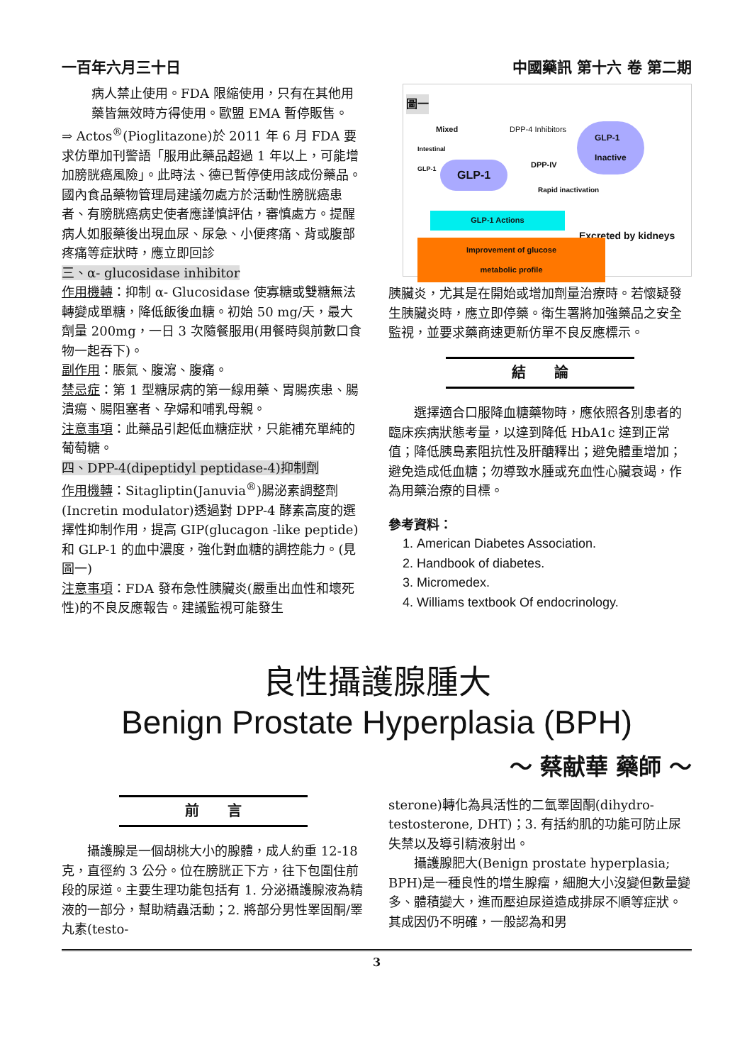一百年六月三十日 中國藥訊 第十六 卷 第二期
病人禁止使用。FDA 限縮使用，只有在其他用藥皆無效時方得使用。歐盟 EMA 暫停販售。
⇒ Actos<sup>®</sup>(Pioglitazone)於 2011 年 6 月 FDA 要求仿單加刊警語「服用此藥品超過 1 年以上，可能增加膀胱癌風險」。此時法、德已暫停使用該成份藥品。國內食品藥物管理局建議勿處方於活動性膀胱癌患者、有膀胱癌病史使者應謹慎評估，審慎處方。提醒病人如服藥後出現血尿、尿急、小便疼痛、背或腹部疼痛等症狀時，應立即回診
三、α- glucosidase inhibitor
作用機轉：抑制 α- Glucosidase 使寡糖或雙糖無法轉變成單糖，降低飯後血糖。初始 50 mg/天，最大劑量 200mg，一日 3 次隨餐服用(用餐時與前數口食物一起吞下)。
副作用：脹氣、腹瀉、腹痛。
禁忌症：第 1 型糖尿病的第一線用藥、胃腸疾患、腸潰瘍、腸阻塞者、孕婦和哺乳母親。
注意事項：此藥品引起低血糖症狀，只能補充單純的葡萄糖。
四、DPP-4(dipeptidyl peptidase-4)抑制劑
作用機轉：Sitagliptin(Januvia<sup>®</sup>)腸泌素調整劑(Incretin modulator)透過對 DPP-4 酵素高度的選擇性抑制作用，提高 GIP(glucagon -like peptide)和 GLP-1 的血中濃度，強化對血糖的調控能力。(見圖一)
注意事項：FDA 發布急性胰臟炎(嚴重出血性和壞死性)的不良反應報告。建議監視可能發生
圖一
Mixed DPP-4 Inhibitors
Intestinal
GLP-1
GLP-1
Inactive
DPP-IV
GLP-1
Rapid inactivation
GLP-1 Actions
Excreted by kidneys
Improvement of glucose
metabolic profile
胰臟炎，尤其是在開始或增加劑量治療時。若懷疑發生胰臟炎時，應立即停藥。衛生署將加強藥品之安全監視，並要求藥商速更新仿單不良反應標示。
結　　論
　　選擇適合口服降血糖藥物時，應依照各別患者的臨床疾病狀態考量，以達到降低 HbA1c 達到正常值；降低胰島素阻抗性及肝醣釋出；避免體重增加；避免造成低血糖；勿導致水腫或充血性心臟衰竭，作為用藥治療的目標。
參考資料：
1. American Diabetes Association.
2. Handbook of diabetes.
3. Micromedex.
4. Williams textbook Of endocrinology.
良性攝護腺腫大
Benign Prostate Hyperplasia (BPH)
～ 蔡献華 藥師 ～
前　　言
　　攝護腺是一個胡桃大小的腺體，成人約重 12-18 克，直徑約 3 公分。位在膀胱正下方，往下包圍住前段的尿道。主要生理功能包括有 1. 分泌攝護腺液為精液的一部分，幫助精蟲活動；2. 將部分男性睪固酮/睪丸素(testo-
sterone)轉化為具活性的二氫睪固酮(dihydro-testosterone, DHT)；3. 有括約肌的功能可防止尿失禁以及導引精液射出。
　　攝護腺肥大(Benign prostate hyperplasia; BPH)是一種良性的增生腺瘤，細胞大小沒變但數量變多、體積變大，進而壓迫尿道造成排尿不順等症狀。其成因仍不明確，一般認為和男
3